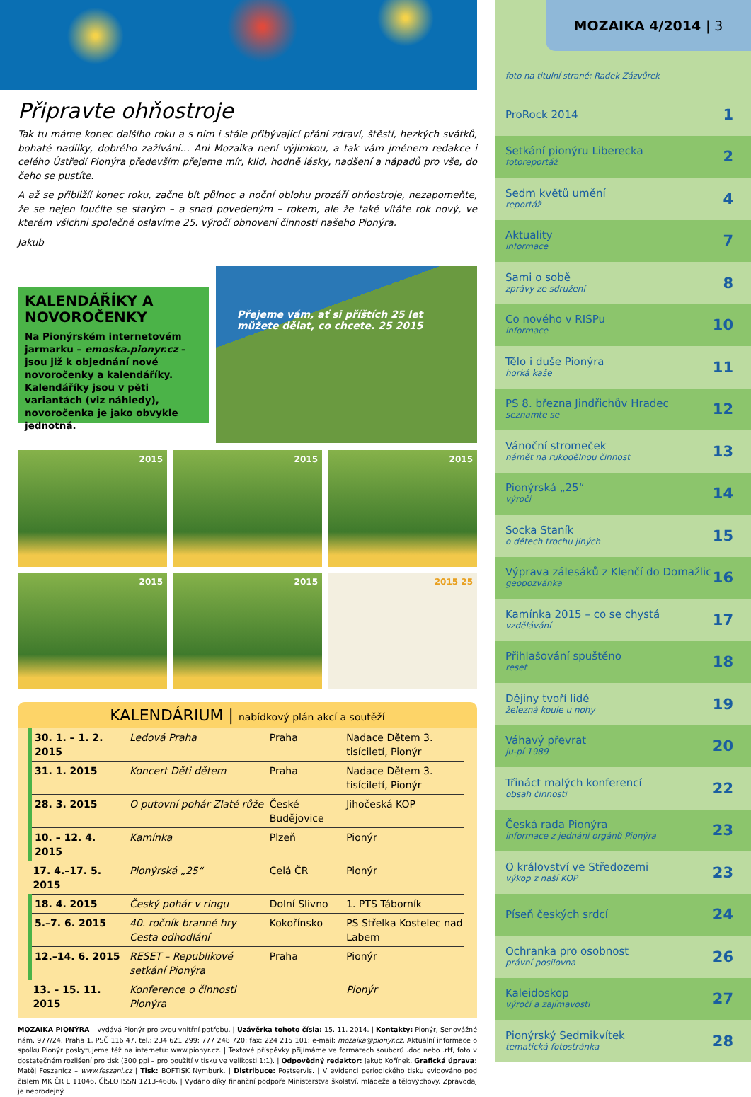Připravte ohňostroje
Tak tu máme konec dalšího roku a s ním i stále přibývající přání zdraví, štěstí, hezkých svátků, bohaté nadílky, dobrého zažívání… Ani Mozaika není výjimkou, a tak vám jménem redakce i celého Ústředí Pionýra především přejeme mír, klid, hodně lásky, nadšení a nápadů pro vše, do čeho se pustíte.
A až se přibližíí konec roku, začne bít půlnoc a noční oblohu prozáří ohňostroje, nezapomeňte, že se nejen loučíte se starým – a snad povedeným – rokem, ale že také vítáte rok nový, ve kterém všichni společně oslavíme 25. výročí obnovení činnosti našeho Pionýra.
Jakub
KALENDÁŘÍKY A NOVOROČENKY
Na Pionýrském internetovém jarmarku – emoska.pionyr.cz – jsou již k objednání nové novoročenky a kalendáříky. Kalendáříky jsou v pěti variantách (viz náhledy), novoročenka je jako obvykle jednotná.
Přejeme vám, ať si příštích 25 let můžete dělat, co chcete. 25 2015
2015
2015
2015
2015
2015
2015 25
KALENDÁRIUM | nabídkový plán akcí a soutěží
| 30. 1. – 1. 2. 2015 | Ledová Praha | Praha | Nadace Dětem 3. tisíciletí, Pionýr |
| 31. 1. 2015 | Koncert Děti dětem | Praha | Nadace Dětem 3. tisíciletí, Pionýr |
| 28. 3. 2015 | O putovní pohár Zlaté růže | České Budějovice | Jihočeská KOP |
| 10. – 12. 4. 2015 | Kamínka | Plzeň | Pionýr |
| 17. 4.–17. 5. 2015 | Pionýrská „25“ | Celá ČR | Pionýr |
| 18. 4. 2015 | Český pohár v ringu | Dolní Slivno | 1. PTS Táborník |
| 5.–7. 6. 2015 | 40. ročník branné hry Cesta odhodlání | Kokořínsko | PS Střelka Kostelec nad Labem |
| 12.–14. 6. 2015 | RESET – Republikové setkání Pionýra | Praha | Pionýr |
| 13. – 15. 11. 2015 | Konference o činnosti Pionýra | | Pionýr |
MOZAIKA PIONÝRA – vydává Pionýr pro svou vnitřní potřebu. | Uzávěrka tohoto čísla: 15. 11. 2014. | Kontakty: Pionýr, Senovážné nám. 977/24, Praha 1, PSČ 116 47, tel.: 234 621 299; 777 248 720; fax: 224 215 101; e-mail: mozaika@pionyr.cz. Aktuální informace o spolku Pionýr poskytujeme též na internetu: www.pionyr.cz. | Textové příspěvky přijímáme ve formátech souborů .doc nebo .rtf, foto v dostatečném rozlišení pro tisk (300 ppi – pro použití v tisku ve velikosti 1:1). | Odpovědný redaktor: Jakub Kořínek. Grafická úprava: Matěj Feszanicz – www.feszani.cz | Tisk: BOFTISK Nymburk. | Distribuce: Postservis. | V evidenci periodického tisku evidováno pod číslem MK ČR E 11046, ČÍSLO ISSN 1213-4686. | Vydáno díky finanční podpoře Ministerstva školství, mládeže a tělovýchovy. Zpravodaj je neprodejný.
MOZAIKA 4/2014 | 3
foto na titulní straně: Radek Zázvůrek
ProRock 2014 1
Setkání pionýru Liberecka
fotoreportáž 2
Sedm květů umění
reportáž 4
Aktuality
informace 7
Sami o sobě
zprávy ze sdružení 8
Co nového v RISPu
informace 10
Tělo i duše Pionýra
horká kaše 11
PS 8. března Jindřichův Hradec
seznamte se 12
Vánoční stromeček
námět na rukodělnou činnost 13
Pionýrská „25“výročí 14
Socka Staník
o dětech trochu jiných 15
Výprava zálesáků z Klenčí do Domažlic
geopozvánka 16
Kamínka 2015 – co se chystá
vzdělávání 17
Přihlašování spuštěno
reset 18
Dějiny tvoří lidé
železná koule u nohy 19
Váhavý převrat
ju-pí 1989 20
Třináct malých konferencí
obsah činnosti 22
Česká rada Pionýra
informace z jednání orgánů Pionýra 23
O království ve Středozemi
výkop z naší KOP 23
Píseň českých srdcí 24
Ochranka pro osobnost
právní posilovna 26
Kaleidoskop
výročí a zajímavosti 27
Pionýrský Sedmikvítek
tematická fotostránka 28